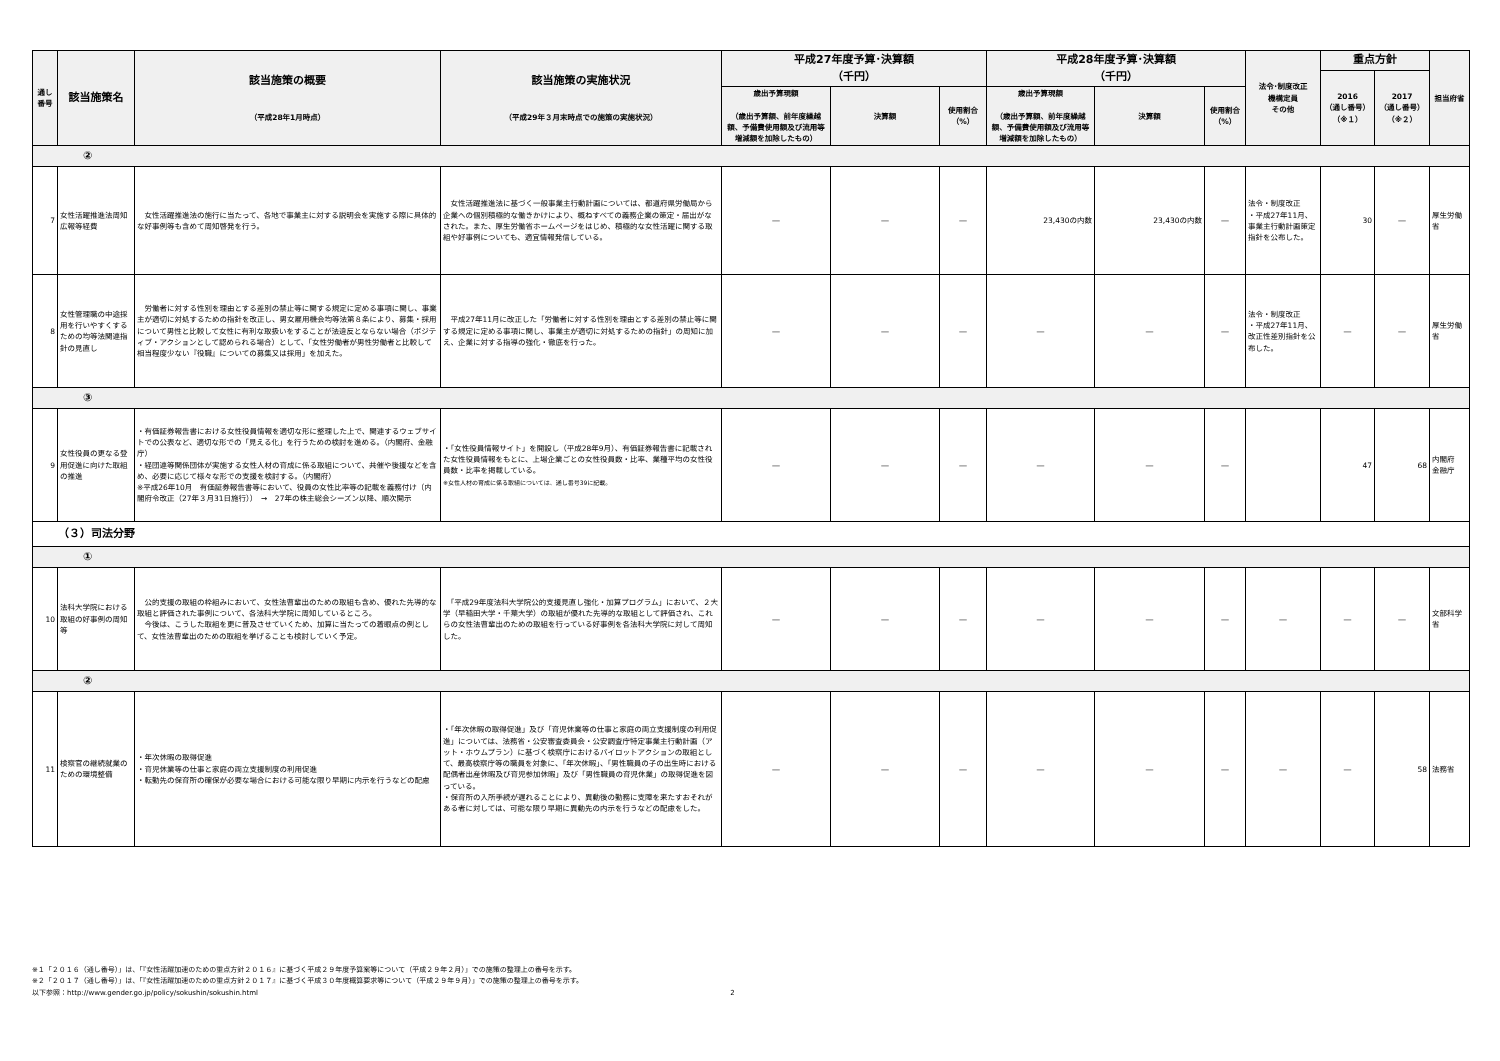| 通し番号 | 該当施策名 | 該当施策の概要 （平成28年1月時点） | 該当施策の実施状況 （平成29年３月末時点での施策の実施状況） | 平成27年度予算･決算額 （千円） | | | 平成28年度予算･決算額 （千円） | | | 法令･制度改正 機構定員 その他 | 重点方針 | | 担当府省 |
| --- | --- | --- | --- | --- | --- | --- | --- | --- | --- | --- | --- | --- | --- |
| | | | | | | | | | | | 2016 （通し番号） （※１） | 2017 （通し番号） （※２） | |
| | | | | 歳出予算現額 （歳出予算額、前年度繰越額、予備費使用額及び流用等増減額を加除したもの） | 決算額 | 使用割合 （%） | 歳出予算現額 （歳出予算額、前年度繰越額、予備費使用額及び流用等増減額を加除したもの） | 決算額 | 使用割合 （%） | | | | |
| ② | | | | | | | | | | | | | |
| 7 | 女性活躍推進法周知広報等経費 | 女性活躍推進法の施行に当たって、各地で事業主に対する説明会を実施する際に具体的な好事例等も含めて周知啓発を行う。 | 女性活躍推進法に基づく一般事業主行動計画については、都道府県労働局から企業への個別積極的な働きかけにより、概ねすべての義務企業の策定・届出がなされた。また、厚生労働省ホームページをはじめ、積極的な女性活躍に関する取組や好事例についても、適宜情報発信している。 | ― | ― | ― | 23,430の内数 | 23,430の内数 | ― | 法令・制度改正 ・平成27年11月、事業主行動計画策定指針を公布した。 | 30 | ― | 厚生労働省 |
| 8 | 女性管理職の中途採用を行いやすくするための均等法関連指針の見直し | 労働者に対する性別を理由とする差別の禁止等に関する規定に定める事項に関し、事業主が適切に対処するための指針を改正し、男女雇用機会均等法第８条により、募集・採用について男性と比較して女性に有利な取扱いをすることが法違反とならない場合（ポジティブ・アクションとして認められる場合）として、「女性労働者が男性労働者と比較して相当程度少ない『役職』についての募集又は採用」を加えた。 | 平成27年11月に改正した「労働者に対する性別を理由とする差別の禁止等に関する規定に定める事項に関し、事業主が適切に対処するための指針」の周知に加え、企業に対する指導の強化・徹底を行った。 | ― | ― | ― | ― | ― | ― | 法令・制度改正 ・平成27年11月、改正性差別指針を公布した。 | ― | ― | 厚生労働省 |
| ③ | | | | | | | | | | | | | |
| 9 | 女性役員の更なる登用促進に向けた取組の推進 | ・有価証券報告書における女性役員情報を適切な形に整理した上で、関連するウェブサイトでの公表など、適切な形での「見える化」を行うための検討を進める。（内閣府、金融庁） ・経団連等関係団体が実施する女性人材の育成に係る取組について、共催や後援などを含め、必要に応じて様々な形での支援を検討する。（内閣府） ※平成26年10月 有価証券報告書等において、役員の女性比率等の記載を義務付け（内閣府令改正（27年３月31日施行）） → 27年の株主総会シーズン以降、順次開示 | ・「女性役員情報サイト」を開設し（平成28年9月）、有価証券報告書に記載された女性役員情報をもとに、上場企業ごとの女性役員数・比率、業種平均の女性役員数・比率を掲載している。 ※女性人材の育成に係る取組については、通し番号39に記載。 | ― | ― | ― | ― | ― | ― | | 47 | 68 | 内閣府 金融庁 |
| （３）司法分野 | | | | | | | | | | | | | |
| ① | | | | | | | | | | | | | |
| 10 | 法科大学院における取組の好事例の周知等 | 公的支援の取組の枠組みにおいて、女性法曹輩出のための取組も含め、優れた先導的な取組と評価された事例について、各法科大学院に周知しているところ。 今後は、こうした取組を更に普及させていくため、加算に当たっての着眼点の例として、女性法曹輩出のための取組を挙げることも検討していく予定。 | 「平成29年度法科大学院公的支援見直し強化・加算プログラム」において、２大学（早稲田大学・千葉大学）の取組が優れた先導的な取組として評価され、これらの女性法曹輩出のための取組を行っている好事例を各法科大学院に対して周知した。 | ― | ― | ― | ― | ― | ― | ― | ― | ― | 文部科学省 |
| ② | | | | | | | | | | | | | |
| 11 | 検察官の継続就業のための環境整備 | ・年次休暇の取得促進 ・育児休業等の仕事と家庭の両立支援制度の利用促進 ・転勤先の保育所の確保が必要な場合における可能な限り早期に内示を行うなどの配慮 | ・「年次休暇の取得促進」及び「育児休業等の仕事と家庭の両立支援制度の利用促進」については、法務省・公安審査委員会・公安調査庁特定事業主行動計画（アット・ホウムプラン）に基づく検察庁におけるパイロットアクションの取組として、最高検察庁等の職員を対象に、「年次休暇」、「男性職員の子の出生時における配偶者出産休暇及び育児参加休暇」及び「男性職員の育児休業」の取得促進を図っている。 ・保育所の入所手続が遅れることにより、異動後の勤務に支障を来たすおそれがある者に対しては、可能な限り早期に異動先の内示を行うなどの配慮をした。 | ― | ― | ― | ― | ― | ― | ― | ― | 58 | 法務省 |
※１「２０１６（通し番号）」は、「『女性活躍加速のための重点方針２０１６』に基づく平成２９年度予算案等について（平成２９年２月）」での施策の整理上の番号を示す。
※２「２０１７（通し番号）」は、「『女性活躍加速のための重点方針２０１７』に基づく平成３０年度概算要求等について（平成２９年９月）」での施策の整理上の番号を示す。
以下参照：http://www.gender.go.jp/policy/sokushin/sokushin.html 2